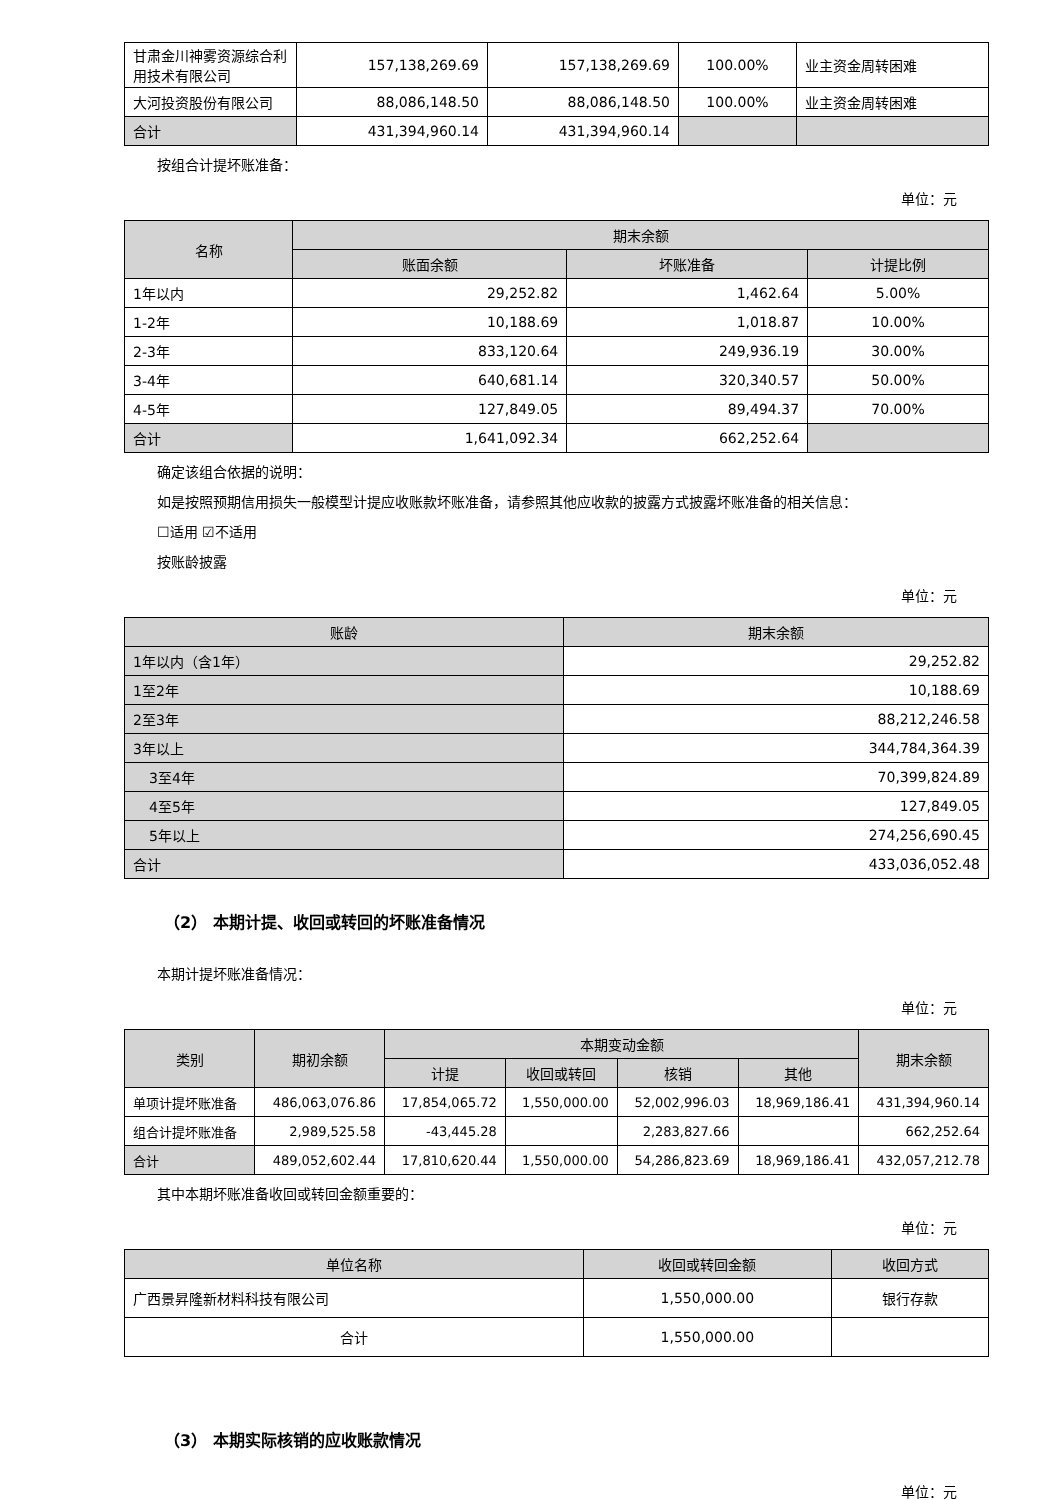| 甘肃金川神雾资源综合利用技术有限公司 | 157,138,269.69 | 157,138,269.69 | 100.00% | 业主资金周转困难 |
| 大河投资股份有限公司 | 88,086,148.50 | 88,086,148.50 | 100.00% | 业主资金周转困难 |
| 合计 | 431,394,960.14 | 431,394,960.14 | | |
按组合计提坏账准备：
单位：元
| 名称 | 期末余额 | | |
| --- | --- | --- | --- |
| | 账面余额 | 坏账准备 | 计提比例 |
| 1年以内 | 29,252.82 | 1,462.64 | 5.00% |
| 1-2年 | 10,188.69 | 1,018.87 | 10.00% |
| 2-3年 | 833,120.64 | 249,936.19 | 30.00% |
| 3-4年 | 640,681.14 | 320,340.57 | 50.00% |
| 4-5年 | 127,849.05 | 89,494.37 | 70.00% |
| 合计 | 1,641,092.34 | 662,252.64 | |
确定该组合依据的说明：
如是按照预期信用损失一般模型计提应收账款坏账准备，请参照其他应收款的披露方式披露坏账准备的相关信息：
☐适用 ☑不适用
按账龄披露
单位：元
| 账龄 | 期末余额 |
| --- | --- |
| 1年以内（含1年） | 29,252.82 |
| 1至2年 | 10,188.69 |
| 2至3年 | 88,212,246.58 |
| 3年以上 | 344,784,364.39 |
| 3至4年 | 70,399,824.89 |
| 4至5年 | 127,849.05 |
| 5年以上 | 274,256,690.45 |
| 合计 | 433,036,052.48 |
（2） 本期计提、收回或转回的坏账准备情况
本期计提坏账准备情况：
单位：元
| 类别 | 期初余额 | 本期变动金额 | | | | 期末余额 |
| --- | --- | --- | --- | --- | --- | --- |
| | | 计提 | 收回或转回 | 核销 | 其他 | |
| 单项计提坏账准备 | 486,063,076.86 | 17,854,065.72 | 1,550,000.00 | 52,002,996.03 | 18,969,186.41 | 431,394,960.14 |
| 组合计提坏账准备 | 2,989,525.58 | -43,445.28 | | 2,283,827.66 | | 662,252.64 |
| 合计 | 489,052,602.44 | 17,810,620.44 | 1,550,000.00 | 54,286,823.69 | 18,969,186.41 | 432,057,212.78 |
其中本期坏账准备收回或转回金额重要的：
单位：元
| 单位名称 | 收回或转回金额 | 收回方式 |
| --- | --- | --- |
| 广西景昇隆新材料科技有限公司 | 1,550,000.00 | 银行存款 |
| 合计 | 1,550,000.00 | |
（3） 本期实际核销的应收账款情况
单位：元